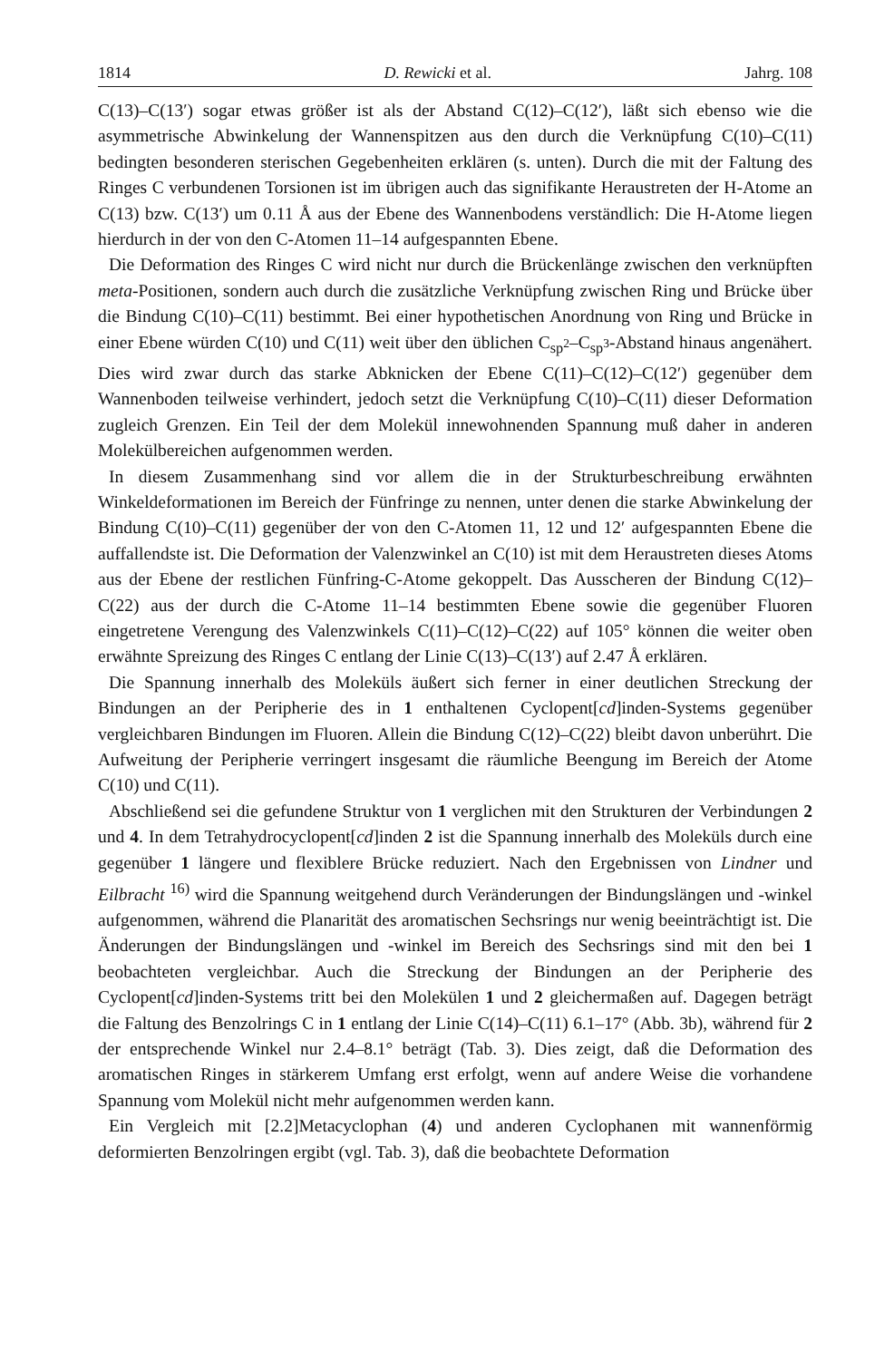1814 D. Rewicki et al. Jahrg. 108
C(13)–C(13′) sogar etwas größer ist als der Abstand C(12)–C(12′), läßt sich ebenso wie die asymmetrische Abwinkelung der Wannenspitzen aus den durch die Verknüpfung C(10)–C(11) bedingten besonderen sterischen Gegebenheiten erklären (s. unten). Durch die mit der Faltung des Ringes C verbundenen Torsionen ist im übrigen auch das signifikante Heraustreten der H-Atome an C(13) bzw. C(13′) um 0.11 Å aus der Ebene des Wannenbodens verständlich: Die H-Atome liegen hierdurch in der von den C-Atomen 11–14 aufgespannten Ebene.
Die Deformation des Ringes C wird nicht nur durch die Brückenlänge zwischen den verknüpften meta-Positionen, sondern auch durch die zusätzliche Verknüpfung zwischen Ring und Brücke über die Bindung C(10)–C(11) bestimmt. Bei einer hypothetischen Anordnung von Ring und Brücke in einer Ebene würden C(10) und C(11) weit über den üblichen C<sub>sp<sup>2</sup></sub>–C<sub>sp<sup>3</sup></sub>-Abstand hinaus angenähert. Dies wird zwar durch das starke Abknicken der Ebene C(11)–C(12)–C(12′) gegenüber dem Wannenboden teilweise verhindert, jedoch setzt die Verknüpfung C(10)–C(11) dieser Deformation zugleich Grenzen. Ein Teil der dem Molekül innewohnenden Spannung muß daher in anderen Molekülbereichen aufgenommen werden.
In diesem Zusammenhang sind vor allem die in der Strukturbeschreibung erwähnten Winkeldeformationen im Bereich der Fünfringe zu nennen, unter denen die starke Abwinkelung der Bindung C(10)–C(11) gegenüber der von den C-Atomen 11, 12 und 12′ aufgespannten Ebene die auffallendste ist. Die Deformation der Valenzwinkel an C(10) ist mit dem Heraustreten dieses Atoms aus der Ebene der restlichen Fünfring-C-Atome gekoppelt. Das Ausscheren der Bindung C(12)–C(22) aus der durch die C-Atome 11–14 bestimmten Ebene sowie die gegenüber Fluoren eingetretene Verengung des Valenzwinkels C(11)–C(12)–C(22) auf 105° können die weiter oben erwähnte Spreizung des Ringes C entlang der Linie C(13)–C(13′) auf 2.47 Å erklären.
Die Spannung innerhalb des Moleküls äußert sich ferner in einer deutlichen Streckung der Bindungen an der Peripherie des in 1 enthaltenen Cyclopent[cd]inden-Systems gegenüber vergleichbaren Bindungen im Fluoren. Allein die Bindung C(12)–C(22) bleibt davon unberührt. Die Aufweitung der Peripherie verringert insgesamt die räumliche Beengung im Bereich der Atome C(10) und C(11).
Abschließend sei die gefundene Struktur von 1 verglichen mit den Strukturen der Verbindungen 2 und 4. In dem Tetrahydrocyclopent[cd]inden 2 ist die Spannung innerhalb des Moleküls durch eine gegenüber 1 längere und flexiblere Brücke reduziert. Nach den Ergebnissen von Lindner und Eilbracht <sup>16)</sup> wird die Spannung weitgehend durch Veränderungen der Bindungslängen und -winkel aufgenommen, während die Planarität des aromatischen Sechsrings nur wenig beeinträchtigt ist. Die Änderungen der Bindungslängen und -winkel im Bereich des Sechsrings sind mit den bei 1 beobachteten vergleichbar. Auch die Streckung der Bindungen an der Peripherie des Cyclopent[cd]inden-Systems tritt bei den Molekülen 1 und 2 gleichermaßen auf. Dagegen beträgt die Faltung des Benzolrings C in 1 entlang der Linie C(14)–C(11) 6.1–17° (Abb. 3b), während für 2 der entsprechende Winkel nur 2.4–8.1° beträgt (Tab. 3). Dies zeigt, daß die Deformation des aromatischen Ringes in stärkerem Umfang erst erfolgt, wenn auf andere Weise die vorhandene Spannung vom Molekül nicht mehr aufgenommen werden kann.
Ein Vergleich mit [2.2]Metacyclophan (4) und anderen Cyclophanen mit wannenförmig deformierten Benzolringen ergibt (vgl. Tab. 3), daß die beobachtete Deformation